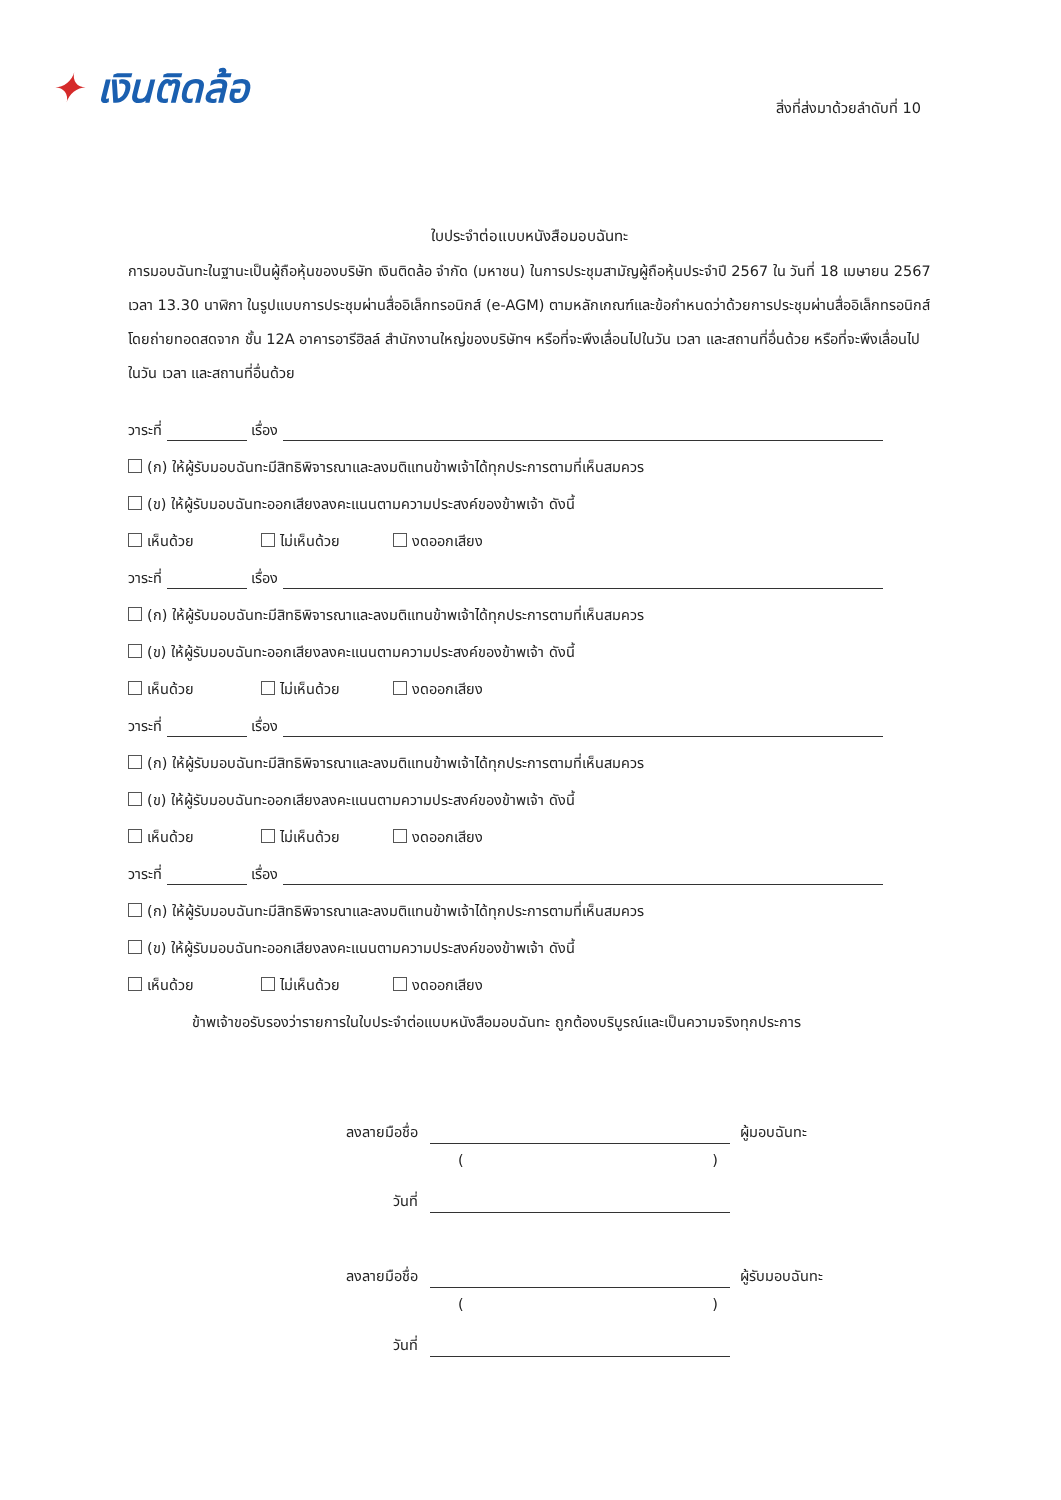✦ เงินติดล้อ
สิ่งที่ส่งมาด้วยลำดับที่ 10
ใบประจำต่อแบบหนังสือมอบฉันทะ
การมอบฉันทะในฐานะเป็นผู้ถือหุ้นของบริษัท เงินติดล้อ จำกัด (มหาชน) ในการประชุมสามัญผู้ถือหุ้นประจำปี 2567 ใน วันที่ 18 เมษายน 2567 เวลา 13.30 นาฬิกา ในรูปแบบการประชุมผ่านสื่ออิเล็กทรอนิกส์ (e-AGM) ตามหลักเกณฑ์และข้อกำหนดว่าด้วยการประชุมผ่านสื่ออิเล็กทรอนิกส์ โดยถ่ายทอดสดจาก ชั้น 12A อาคารอารีฮิลล์ สำนักงานใหญ่ของบริษัทฯ หรือที่จะพึงเลื่อนไปในวัน เวลา และสถานที่อื่นด้วย หรือที่จะพึงเลื่อนไปในวัน เวลา และสถานที่อื่นด้วย
วาระที่ เรื่อง
(ก) ให้ผู้รับมอบฉันทะมีสิทธิพิจารณาและลงมติแทนข้าพเจ้าได้ทุกประการตามที่เห็นสมควร
(ข) ให้ผู้รับมอบฉันทะออกเสียงลงคะแนนตามความประสงค์ของข้าพเจ้า ดังนี้
เห็นด้วย ไม่เห็นด้วย งดออกเสียง
วาระที่ เรื่อง
(ก) ให้ผู้รับมอบฉันทะมีสิทธิพิจารณาและลงมติแทนข้าพเจ้าได้ทุกประการตามที่เห็นสมควร
(ข) ให้ผู้รับมอบฉันทะออกเสียงลงคะแนนตามความประสงค์ของข้าพเจ้า ดังนี้
เห็นด้วย ไม่เห็นด้วย งดออกเสียง
วาระที่ เรื่อง
(ก) ให้ผู้รับมอบฉันทะมีสิทธิพิจารณาและลงมติแทนข้าพเจ้าได้ทุกประการตามที่เห็นสมควร
(ข) ให้ผู้รับมอบฉันทะออกเสียงลงคะแนนตามความประสงค์ของข้าพเจ้า ดังนี้
เห็นด้วย ไม่เห็นด้วย งดออกเสียง
วาระที่ เรื่อง
(ก) ให้ผู้รับมอบฉันทะมีสิทธิพิจารณาและลงมติแทนข้าพเจ้าได้ทุกประการตามที่เห็นสมควร
(ข) ให้ผู้รับมอบฉันทะออกเสียงลงคะแนนตามความประสงค์ของข้าพเจ้า ดังนี้
เห็นด้วย ไม่เห็นด้วย งดออกเสียง
ข้าพเจ้าขอรับรองว่ารายการในใบประจำต่อแบบหนังสือมอบฉันทะ ถูกต้องบริบูรณ์และเป็นความจริงทุกประการ
ลงลายมือชื่อ
ผู้มอบฉันทะ
()
วันที่
ลงลายมือชื่อ
ผู้รับมอบฉันทะ
()
วันที่